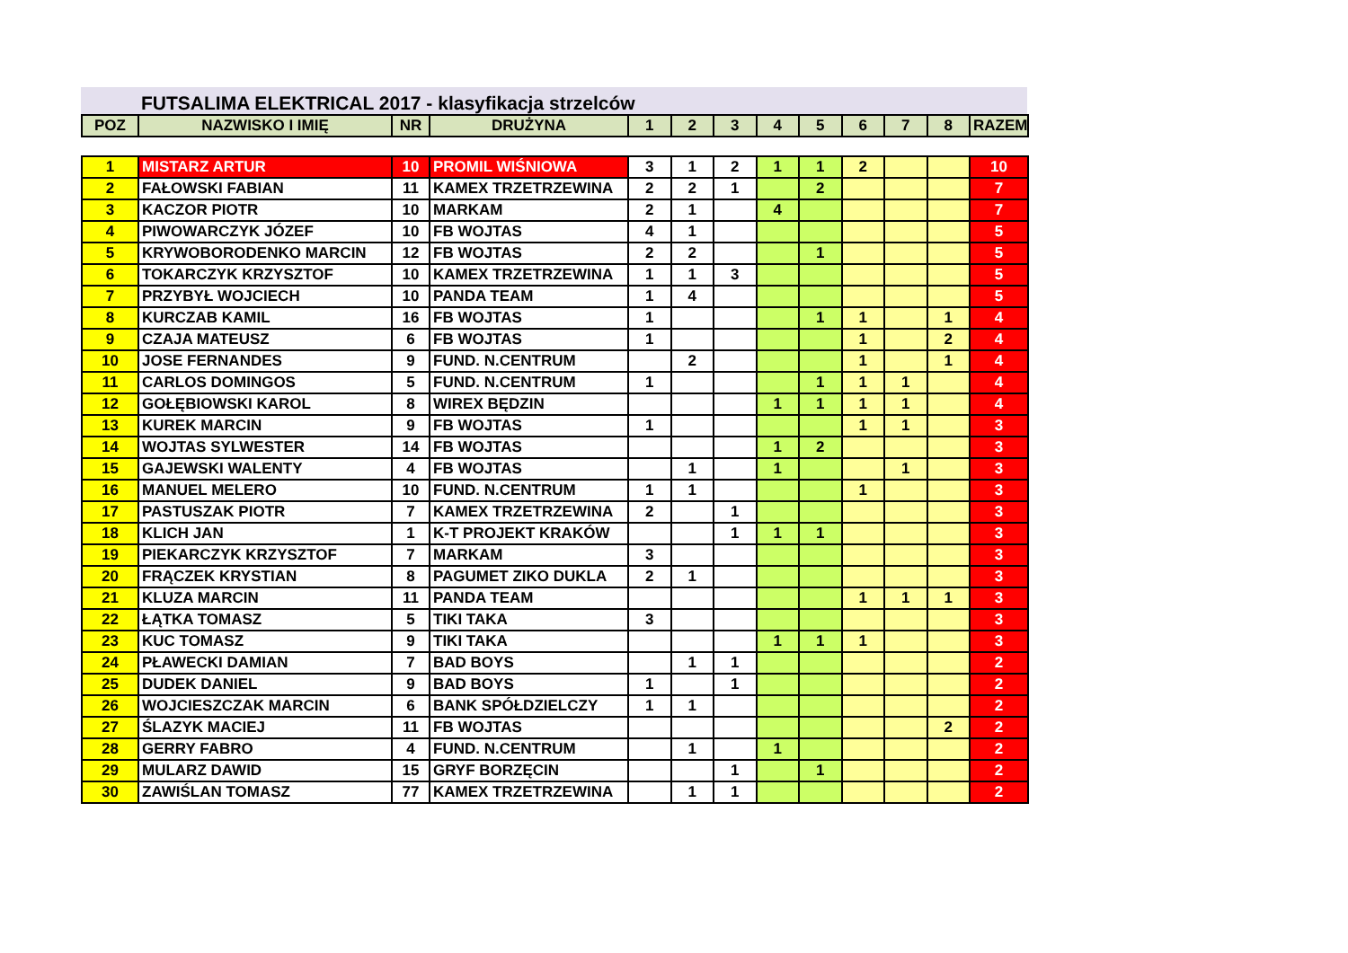FUTSALIMA ELEKTRICAL 2017 - klasyfikacja strzelców
| POZ | NAZWISKO I IMIĘ | NR | DRUŻYNA | 1 | 2 | 3 | 4 | 5 | 6 | 7 | 8 | RAZEM |
| --- | --- | --- | --- | --- | --- | --- | --- | --- | --- | --- | --- | --- |
| 1 | MISTARZ ARTUR | 10 | PROMIL WIŚNIOWA | 3 | 1 | 2 | 1 | 1 | 2 | | | 10 |
| 2 | FAŁOWSKI FABIAN | 11 | KAMEX TRZETRZEWINA | 2 | 2 | 1 | | 2 | | | | 7 |
| 3 | KACZOR PIOTR | 10 | MARKAM | 2 | 1 | | 4 | | | | | 7 |
| 4 | PIWOWARCZYK JÓZEF | 10 | FB WOJTAS | 4 | 1 | | | | | | | 5 |
| 5 | KRYWOBORODENKO MARCIN | 12 | FB WOJTAS | 2 | 2 | | | 1 | | | | 5 |
| 6 | TOKARCZYK KRZYSZTOF | 10 | KAMEX TRZETRZEWINA | 1 | 1 | 3 | | | | | | 5 |
| 7 | PRZYBYŁ WOJCIECH | 10 | PANDA TEAM | 1 | 4 | | | | | | | 5 |
| 8 | KURCZAB KAMIL | 16 | FB WOJTAS | 1 | | | | 1 | 1 | | 1 | 4 |
| 9 | CZAJA MATEUSZ | 6 | FB WOJTAS | 1 | | | | | 1 | | 2 | 4 |
| 10 | JOSE FERNANDES | 9 | FUND. N.CENTRUM | | 2 | | | | 1 | | 1 | 4 |
| 11 | CARLOS DOMINGOS | 5 | FUND. N.CENTRUM | 1 | | | | 1 | 1 | 1 | | 4 |
| 12 | GOŁĘBIOWSKI KAROL | 8 | WIREX BĘDZIN | | | | 1 | 1 | 1 | 1 | | 4 |
| 13 | KUREK MARCIN | 9 | FB WOJTAS | 1 | | | | | 1 | 1 | | 3 |
| 14 | WOJTAS SYLWESTER | 14 | FB WOJTAS | | | | 1 | 2 | | | | 3 |
| 15 | GAJEWSKI WALENTY | 4 | FB WOJTAS | | 1 | | 1 | | | 1 | | 3 |
| 16 | MANUEL MELERO | 10 | FUND. N.CENTRUM | 1 | 1 | | | | 1 | | | 3 |
| 17 | PASTUSZAK PIOTR | 7 | KAMEX TRZETRZEWINA | 2 | | 1 | | | | | | 3 |
| 18 | KLICH JAN | 1 | K-T PROJEKT KRAKÓW | | | 1 | 1 | 1 | | | | 3 |
| 19 | PIEKARCZYK KRZYSZTOF | 7 | MARKAM | 3 | | | | | | | | 3 |
| 20 | FRĄCZEK KRYSTIAN | 8 | PAGUMET ZIKO DUKLA | 2 | 1 | | | | | | | 3 |
| 21 | KLUZA MARCIN | 11 | PANDA TEAM | | | | | | 1 | 1 | 1 | 3 |
| 22 | ŁĄTKA TOMASZ | 5 | TIKI TAKA | 3 | | | | | | | | 3 |
| 23 | KUC TOMASZ | 9 | TIKI TAKA | | | | 1 | 1 | 1 | | | 3 |
| 24 | PŁAWECKI DAMIAN | 7 | BAD BOYS | | 1 | 1 | | | | | | 2 |
| 25 | DUDEK DANIEL | 9 | BAD BOYS | 1 | | 1 | | | | | | 2 |
| 26 | WOJCIESZCZAK MARCIN | 6 | BANK SPÓŁDZIELCZY | 1 | 1 | | | | | | | 2 |
| 27 | ŚLAZYK MACIEJ | 11 | FB WOJTAS | | | | | | | | 2 | 2 |
| 28 | GERRY FABRO | 4 | FUND. N.CENTRUM | | 1 | | 1 | | | | | 2 |
| 29 | MULARZ DAWID | 15 | GRYF BORZĘCIN | | | 1 | | 1 | | | | 2 |
| 30 | ZAWIŚLAN TOMASZ | 77 | KAMEX TRZETRZEWINA | | 1 | 1 | | | | | | 2 |